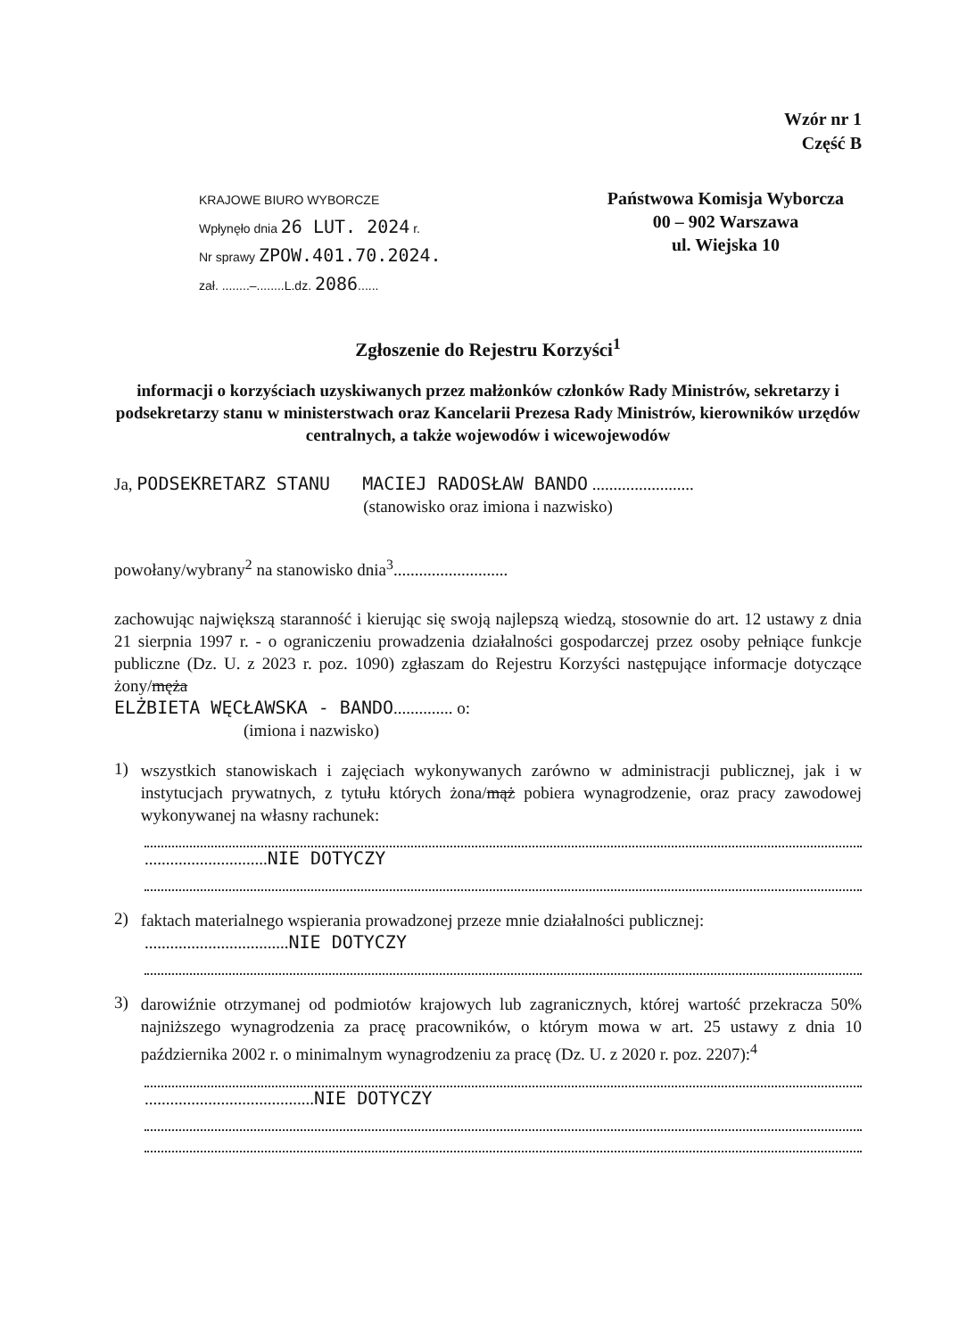Wzór nr 1
Część B
KRAJOWE BIURO WYBORCZE
Wpłynęło dnia 26 LUT. 2024 r.
Nr sprawy ZPOW.401.70.2024.
zał. ........–........L.dz. 2086......
Państwowa Komisja Wyborcza
00 – 902 Warszawa
ul. Wiejska 10
Zgłoszenie do Rejestru Korzyści<sup>1</sup>
informacji o korzyściach uzyskiwanych przez małżonków członków Rady Ministrów, sekretarzy i podsekretarzy stanu w ministerstwach oraz Kancelarii Prezesa Rady Ministrów, kierowników urzędów centralnych, a także wojewodów i wicewojewodów
Ja, PODSEKRETARZ STANU MACIEJ RADOSŁAW BANDO ........................
(stanowisko oraz imiona i nazwisko)
powołany/wybrany<sup>2</sup> na stanowisko dnia<sup>3</sup>...........................
zachowując największą staranność i kierując się swoją najlepszą wiedzą, stosownie do art. 12 ustawy z dnia 21 sierpnia 1997 r. - o ograniczeniu prowadzenia działalności gospodarczej przez osoby pełniące funkcje publiczne (Dz. U. z 2023 r. poz. 1090) zgłaszam do Rejestru Korzyści następujące informacje dotyczące żony/męża
ELŻBIETA WĘCŁAWSKA - BANDO.............. o:
(imiona i nazwisko)
1)
wszystkich stanowiskach i zajęciach wykonywanych zarówno w administracji publicznej, jak i w instytucjach prywatnych, z tytułu których żona/mąż pobiera wynagrodzenie, oraz pracy zawodowej wykonywanej na własny rachunek:
.............................NIE DOTYCZY
2)
faktach materialnego wspierania prowadzonej przeze mnie działalności publicznej:
..................................NIE DOTYCZY
3)
darowiźnie otrzymanej od podmiotów krajowych lub zagranicznych, której wartość przekracza 50% najniższego wynagrodzenia za pracę pracowników, o którym mowa w art. 25 ustawy z dnia 10 października 2002 r. o minimalnym wynagrodzeniu za pracę (Dz. U. z 2020 r. poz. 2207):<sup>4</sup>
........................................NIE DOTYCZY